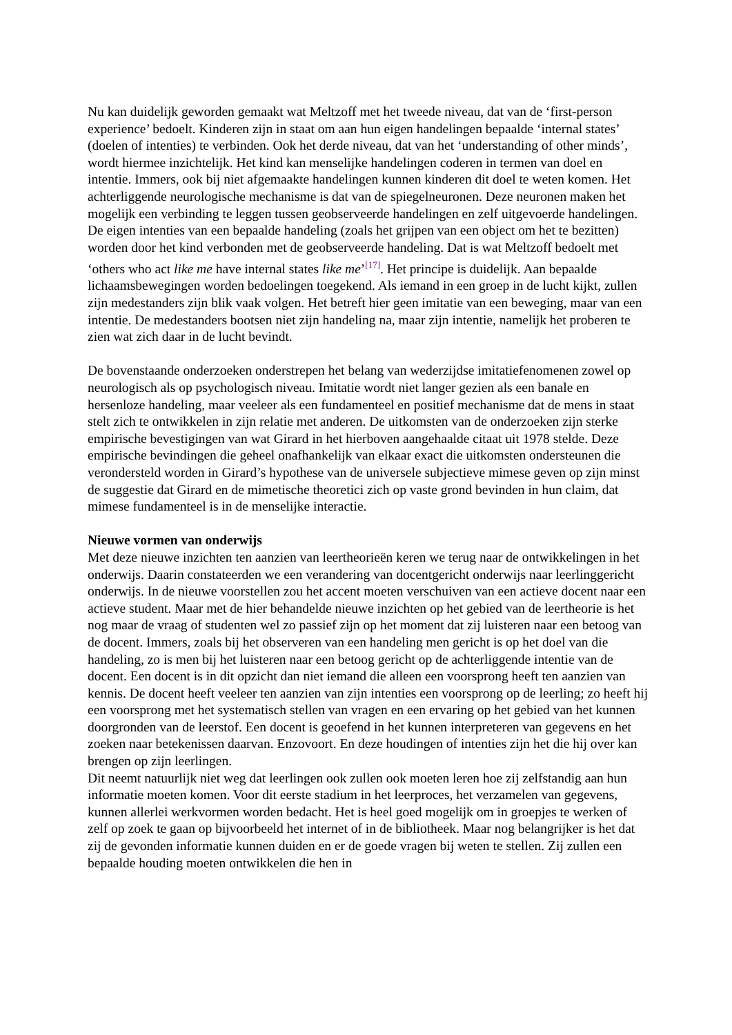Nu kan duidelijk geworden gemaakt wat Meltzoff met het tweede niveau, dat van de ‘first-person experience’ bedoelt. Kinderen zijn in staat om aan hun eigen handelingen bepaalde ‘internal states’ (doelen of intenties) te verbinden. Ook het derde niveau, dat van het ‘understanding of other minds’, wordt hiermee inzichtelijk. Het kind kan menselijke handelingen coderen in termen van doel en intentie. Immers, ook bij niet afgemaakte handelingen kunnen kinderen dit doel te weten komen. Het achterliggende neurologische mechanisme is dat van de spiegelneuronen. Deze neuronen maken het mogelijk een verbinding te leggen tussen geobserveerde handelingen en zelf uitgevoerde handelingen. De eigen intenties van een bepaalde handeling (zoals het grijpen van een object om het te bezitten) worden door het kind verbonden met de geobserveerde handeling. Dat is wat Meltzoff bedoelt met ‘others who act like me have internal states like me’<sup>[17]</sup>. Het principe is duidelijk. Aan bepaalde lichaamsbewegingen worden bedoelingen toegekend. Als iemand in een groep in de lucht kijkt, zullen zijn medestanders zijn blik vaak volgen. Het betreft hier geen imitatie van een beweging, maar van een intentie. De medestanders bootsen niet zijn handeling na, maar zijn intentie, namelijk het proberen te zien wat zich daar in de lucht bevindt.
De bovenstaande onderzoeken onderstrepen het belang van wederzijdse imitatiefenomenen zowel op neurologisch als op psychologisch niveau. Imitatie wordt niet langer gezien als een banale en hersenloze handeling, maar veeleer als een fundamenteel en positief mechanisme dat de mens in staat stelt zich te ontwikkelen in zijn relatie met anderen. De uitkomsten van de onderzoeken zijn sterke empirische bevestigingen van wat Girard in het hierboven aangehaalde citaat uit 1978 stelde. Deze empirische bevindingen die geheel onafhankelijk van elkaar exact die uitkomsten ondersteunen die verondersteld worden in Girard’s hypothese van de universele subjectieve mimese geven op zijn minst de suggestie dat Girard en de mimetische theoretici zich op vaste grond bevinden in hun claim, dat mimese fundamenteel is in de menselijke interactie.
Nieuwe vormen van onderwijs
Met deze nieuwe inzichten ten aanzien van leertheorieën keren we terug naar de ontwikkelingen in het onderwijs. Daarin constateerden we een verandering van docentgericht onderwijs naar leerlinggericht onderwijs. In de nieuwe voorstellen zou het accent moeten verschuiven van een actieve docent naar een actieve student. Maar met de hier behandelde nieuwe inzichten op het gebied van de leertheorie is het nog maar de vraag of studenten wel zo passief zijn op het moment dat zij luisteren naar een betoog van de docent. Immers, zoals bij het observeren van een handeling men gericht is op het doel van die handeling, zo is men bij het luisteren naar een betoog gericht op de achterliggende intentie van de docent. Een docent is in dit opzicht dan niet iemand die alleen een voorsprong heeft ten aanzien van kennis. De docent heeft veeleer ten aanzien van zijn intenties een voorsprong op de leerling; zo heeft hij een voorsprong met het systematisch stellen van vragen en een ervaring op het gebied van het kunnen doorgronden van de leerstof. Een docent is geoefend in het kunnen interpreteren van gegevens en het zoeken naar betekenissen daarvan. Enzovoort. En deze houdingen of intenties zijn het die hij over kan brengen op zijn leerlingen.
Dit neemt natuurlijk niet weg dat leerlingen ook zullen ook moeten leren hoe zij zelfstandig aan hun informatie moeten komen. Voor dit eerste stadium in het leerproces, het verzamelen van gegevens, kunnen allerlei werkvormen worden bedacht. Het is heel goed mogelijk om in groepjes te werken of zelf op zoek te gaan op bijvoorbeeld het internet of in de bibliotheek. Maar nog belangrijker is het dat zij de gevonden informatie kunnen duiden en er de goede vragen bij weten te stellen. Zij zullen een bepaalde houding moeten ontwikkelen die hen in